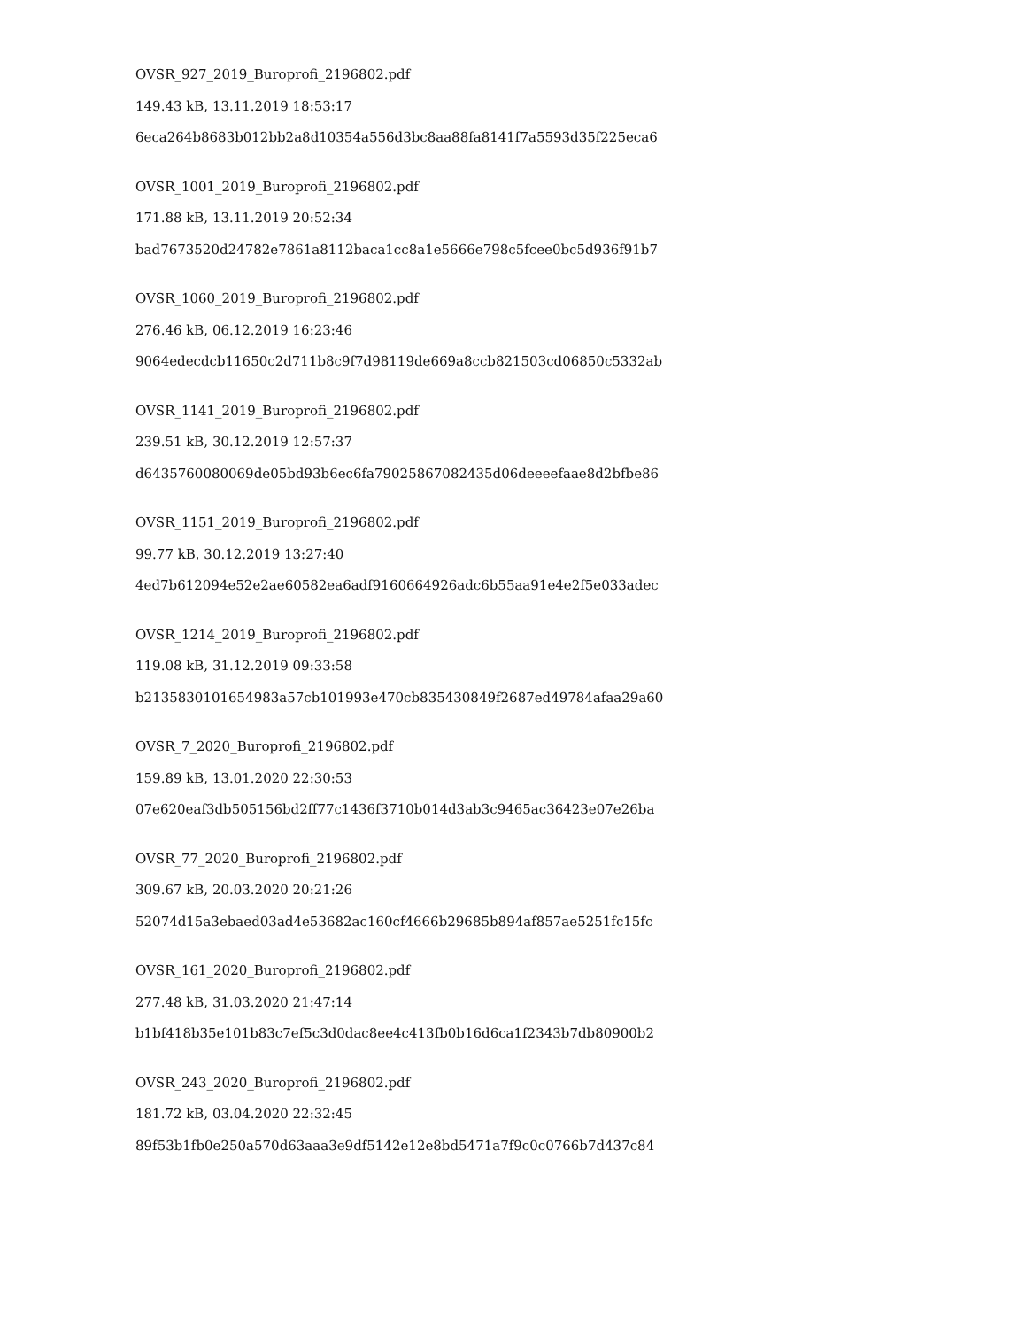OVSR_927_2019_Buroprofi_2196802.pdf
149.43 kB, 13.11.2019 18:53:17
6eca264b8683b012bb2a8d10354a556d3bc8aa88fa8141f7a5593d35f225eca6
OVSR_1001_2019_Buroprofi_2196802.pdf
171.88 kB, 13.11.2019 20:52:34
bad7673520d24782e7861a8112baca1cc8a1e5666e798c5fcee0bc5d936f91b7
OVSR_1060_2019_Buroprofi_2196802.pdf
276.46 kB, 06.12.2019 16:23:46
9064edecdcb11650c2d711b8c9f7d98119de669a8ccb821503cd06850c5332ab
OVSR_1141_2019_Buroprofi_2196802.pdf
239.51 kB, 30.12.2019 12:57:37
d6435760080069de05bd93b6ec6fa79025867082435d06deeeefaae8d2bfbe86
OVSR_1151_2019_Buroprofi_2196802.pdf
99.77 kB, 30.12.2019 13:27:40
4ed7b612094e52e2ae60582ea6adf9160664926adc6b55aa91e4e2f5e033adec
OVSR_1214_2019_Buroprofi_2196802.pdf
119.08 kB, 31.12.2019 09:33:58
b2135830101654983a57cb101993e470cb835430849f2687ed49784afaa29a60
OVSR_7_2020_Buroprofi_2196802.pdf
159.89 kB, 13.01.2020 22:30:53
07e620eaf3db505156bd2ff77c1436f3710b014d3ab3c9465ac36423e07e26ba
OVSR_77_2020_Buroprofi_2196802.pdf
309.67 kB, 20.03.2020 20:21:26
52074d15a3ebaed03ad4e53682ac160cf4666b29685b894af857ae5251fc15fc
OVSR_161_2020_Buroprofi_2196802.pdf
277.48 kB, 31.03.2020 21:47:14
b1bf418b35e101b83c7ef5c3d0dac8ee4c413fb0b16d6ca1f2343b7db80900b2
OVSR_243_2020_Buroprofi_2196802.pdf
181.72 kB, 03.04.2020 22:32:45
89f53b1fb0e250a570d63aaa3e9df5142e12e8bd5471a7f9c0c0766b7d437c84